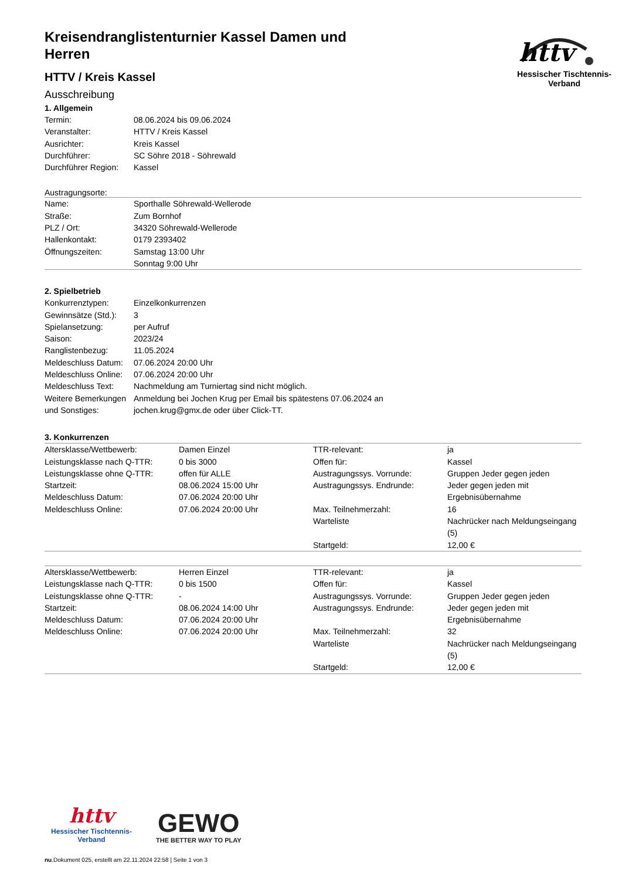httv
Hessischer Tischtennis-Verband
Kreisendranglistenturnier Kassel Damen und Herren
HTTV / Kreis Kassel
Ausschreibung
1. Allgemein
| Termin: | 08.06.2024 bis 09.06.2024 |
| Veranstalter: | HTTV / Kreis Kassel |
| Ausrichter: | Kreis Kassel |
| Durchführer: | SC Söhre 2018 - Söhrewald |
| Durchführer Region: | Kassel |
Austragungsorte:
| Name: | Sporthalle Söhrewald-Wellerode |
| Straße: | Zum Bornhof |
| PLZ / Ort: | 34320 Söhrewald-Wellerode |
| Hallenkontakt: | 0179 2393402 |
| Öffnungszeiten: | Samstag 13:00 Uhr Sonntag 9:00 Uhr |
2. Spielbetrieb
| Konkurrenztypen: | Einzelkonkurrenzen |
| Gewinnsätze (Std.): | 3 |
| Spielansetzung: | per Aufruf |
| Saison: | 2023/24 |
| Ranglistenbezug: | 11.05.2024 |
| Meldeschluss Datum: | 07.06.2024 20:00 Uhr |
| Meldeschluss Online: | 07.06.2024 20:00 Uhr |
| Meldeschluss Text: | Nachmeldung am Turniertag sind nicht möglich. |
| Weitere Bemerkungen und Sonstiges: | Anmeldung bei Jochen Krug per Email bis spätestens 07.06.2024 an jochen.krug@gmx.de oder über Click-TT. |
3. Konkurrenzen
| Altersklasse/Wettbewerb: | Damen Einzel | TTR-relevant: | ja |
| Leistungsklasse nach Q-TTR: | 0 bis 3000 | Offen für: | Kassel |
| Leistungsklasse ohne Q-TTR: | offen für ALLE | Austragungssys. Vorrunde: | Gruppen Jeder gegen jeden |
| Startzeit: | 08.06.2024 15:00 Uhr | Austragungssys. Endrunde: | Jeder gegen jeden mit |
| Meldeschluss Datum: | 07.06.2024 20:00 Uhr | | Ergebnisübernahme |
| Meldeschluss Online: | 07.06.2024 20:00 Uhr | Max. Teilnehmerzahl: | 16 |
| | | Warteliste | Nachrücker nach Meldungseingang (5) |
| | | Startgeld: | 12,00 € |
| Altersklasse/Wettbewerb: | Herren Einzel | TTR-relevant: | ja |
| Leistungsklasse nach Q-TTR: | 0 bis 1500 | Offen für: | Kassel |
| Leistungsklasse ohne Q-TTR: | - | Austragungssys. Vorrunde: | Gruppen Jeder gegen jeden |
| Startzeit: | 08.06.2024 14:00 Uhr | Austragungssys. Endrunde: | Jeder gegen jeden mit |
| Meldeschluss Datum: | 07.06.2024 20:00 Uhr | | Ergebnisübernahme |
| Meldeschluss Online: | 07.06.2024 20:00 Uhr | Max. Teilnehmerzahl: | 32 |
| | | Warteliste | Nachrücker nach Meldungseingang (5) |
| | | Startgeld: | 12,00 € |
httv
Hessischer Tischtennis-Verband
GEWO
THE BETTER WAY TO PLAY
nu.Dokument 025, erstellt am 22.11.2024 22:58 | Seite 1 von 3